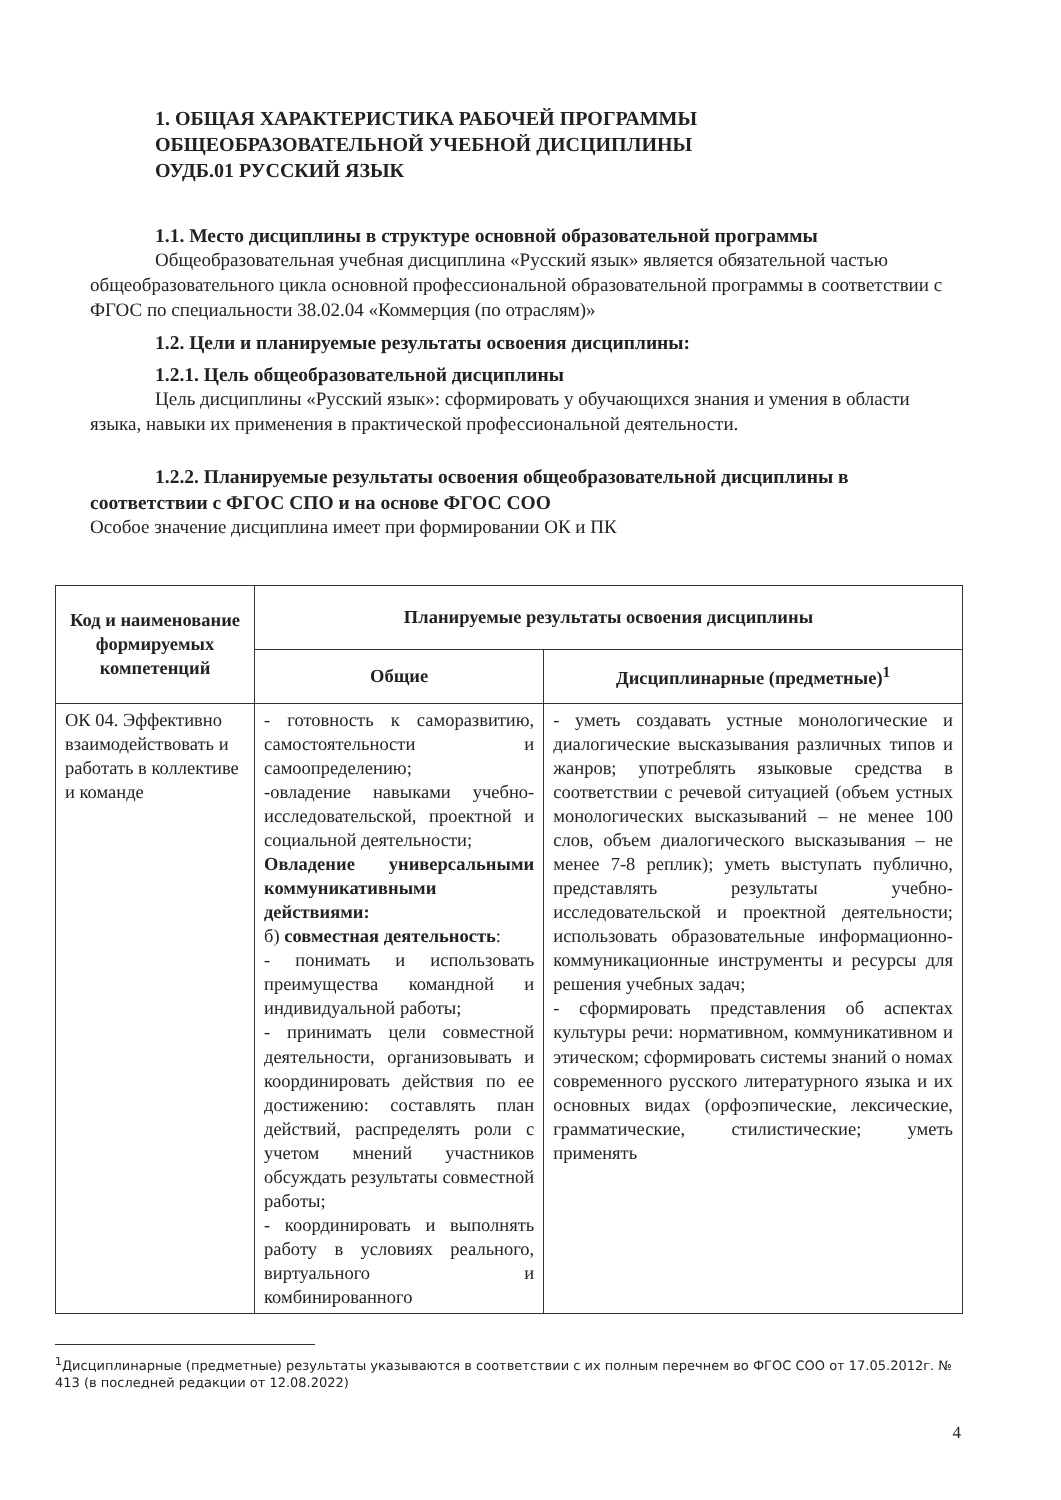1. ОБЩАЯ ХАРАКТЕРИСТИКА РАБОЧЕЙ ПРОГРАММЫ
ОБЩЕОБРАЗОВАТЕЛЬНОЙ УЧЕБНОЙ ДИСЦИПЛИНЫ
ОУДБ.01 РУССКИЙ ЯЗЫК
1.1. Место дисциплины в структуре основной образовательной программы
Общеобразовательная учебная дисциплина «Русский язык» является обязательной частью общеобразовательного цикла основной профессиональной образовательной программы в соответствии с ФГОС по специальности 38.02.04 «Коммерция (по отраслям)»
1.2. Цели и планируемые результаты освоения дисциплины:
1.2.1. Цель общеобразовательной дисциплины
Цель дисциплины «Русский язык»: сформировать у обучающихся знания и умения в области языка, навыки их применения в практической профессиональной деятельности.
1.2.2. Планируемые результаты освоения общеобразовательной дисциплины в соответствии с ФГОС СПО и на основе ФГОС СОО
Особое значение дисциплина имеет при формировании ОК и ПК
| Код и наименование формируемых компетенций | Планируемые результаты освоения дисциплины | |
| --- | --- | --- |
| | Общие | Дисциплинарные (предметные)<sup>1</sup> |
| ОК 04. Эффективно взаимодействовать и работать в коллективе и команде | - готовность к саморазвитию, самостоятельности и самоопределению; -овладение навыками учебно-исследовательской, проектной и социальной деятельности; Овладение универсальными коммуникативными действиями: б) совместная деятельность : - понимать и использовать преимущества командной и индивидуальной работы; - принимать цели совместной деятельности, организовывать и координировать действия по ее достижению: составлять план действий, распределять роли с учетом мнений участников обсуждать результаты совместной работы; - координировать и выполнять работу в условиях реального, виртуального и комбинированного | - уметь создавать устные монологические и диалогические высказывания различных типов и жанров; употреблять языковые средства в соответствии с речевой ситуацией (объем устных монологических высказываний – не менее 100 слов, объем диалогического высказывания – не менее 7-8 реплик); уметь выступать публично, представлять результаты учебно-исследовательской и проектной деятельности; использовать образовательные информационно-коммуникационные инструменты и ресурсы для решения учебных задач; - сформировать представления об аспектах культуры речи: нормативном, коммуникативном и этическом; сформировать системы знаний о номах современного русского литературного языка и их основных видах (орфоэпические, лексические, грамматические, стилистические; уметь применять |
<sup>1</sup> Дисциплинарные (предметные) результаты указываются в соответствии с их полным перечнем во ФГОС СОО от 17.05.2012г. № 413 (в последней редакции от 12.08.2022)
4